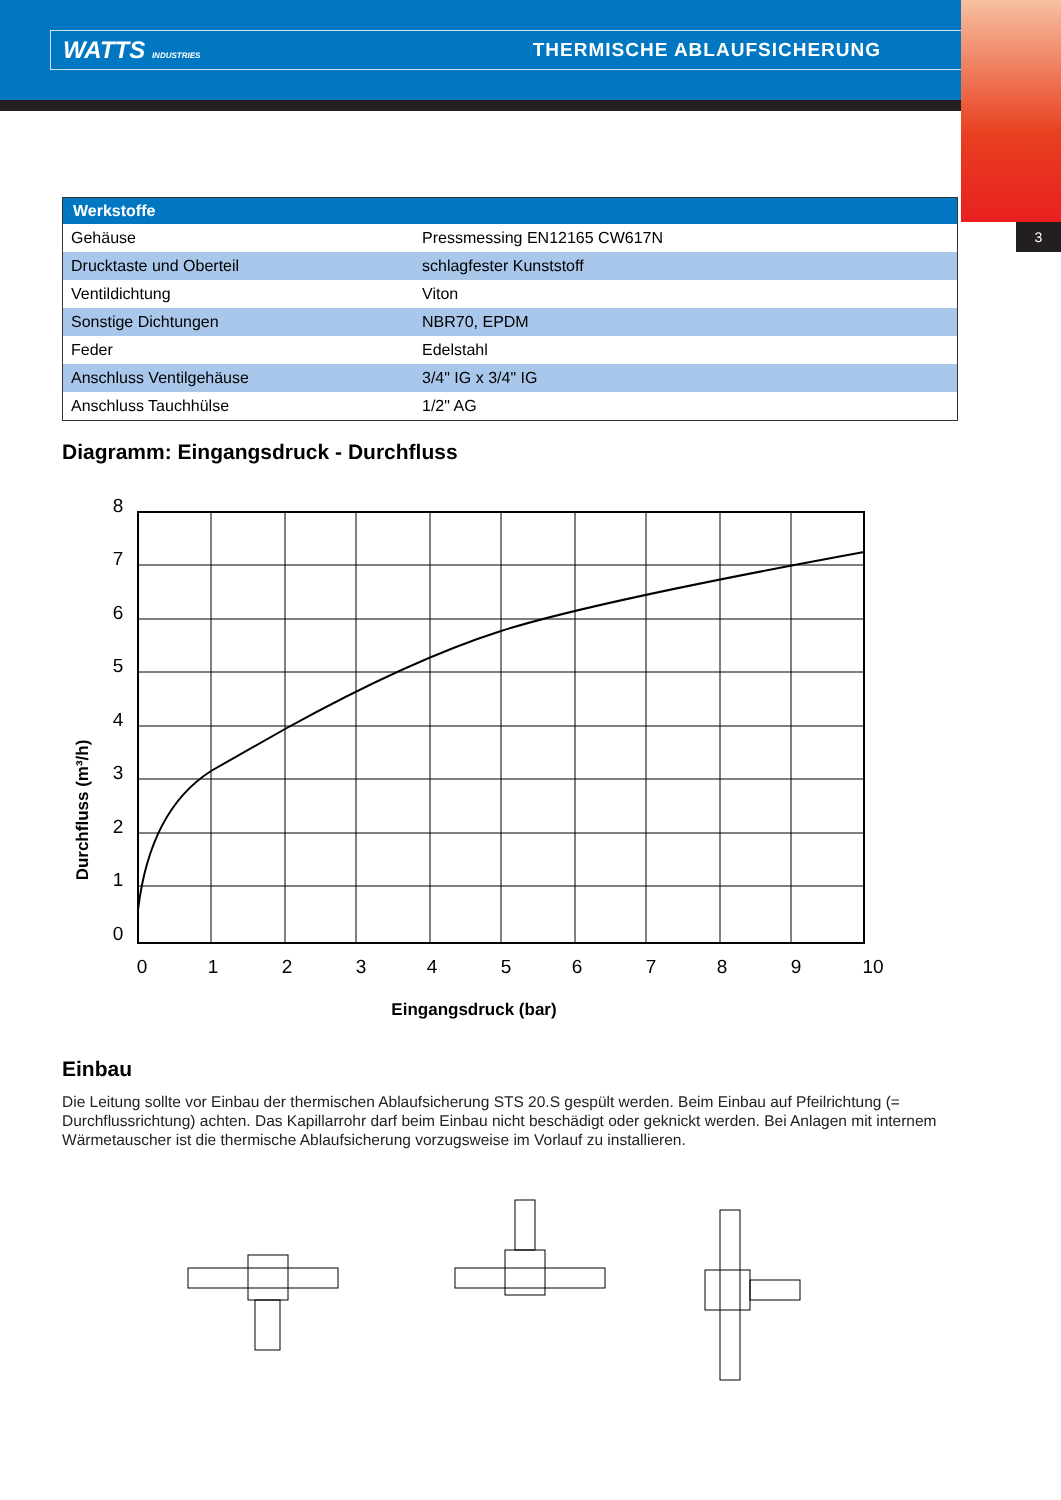WATTS INDUSTRIES THERMISCHE ABLAUFSICHERUNG
3
| Werkstoffe | |
| --- | --- |
| Gehäuse | Pressmessing EN12165 CW617N |
| Drucktaste und Oberteil | schlagfester Kunststoff |
| Ventildichtung | Viton |
| Sonstige Dichtungen | NBR70, EPDM |
| Feder | Edelstahl |
| Anschluss Ventilgehäuse | 3/4" IG x 3/4" IG |
| Anschluss Tauchhülse | 1/2" AG |
Diagramm: Eingangsdruck - Durchfluss
8
7
6
5
4
3
2
1
0
0
1
2
3
4
5
6
7
8
9
10
Eingangsdruck (bar)
Durchfluss (m³/h)
Einbau
Die Leitung sollte vor Einbau der thermischen Ablaufsicherung STS 20.S gespült werden. Beim Einbau auf Pfeilrichtung (= Durchflussrichtung) achten. Das Kapillarrohr darf beim Einbau nicht beschädigt oder geknickt werden. Bei Anlagen mit internem Wärmetauscher ist die thermische Ablaufsicherung vorzugsweise im Vorlauf zu installieren.